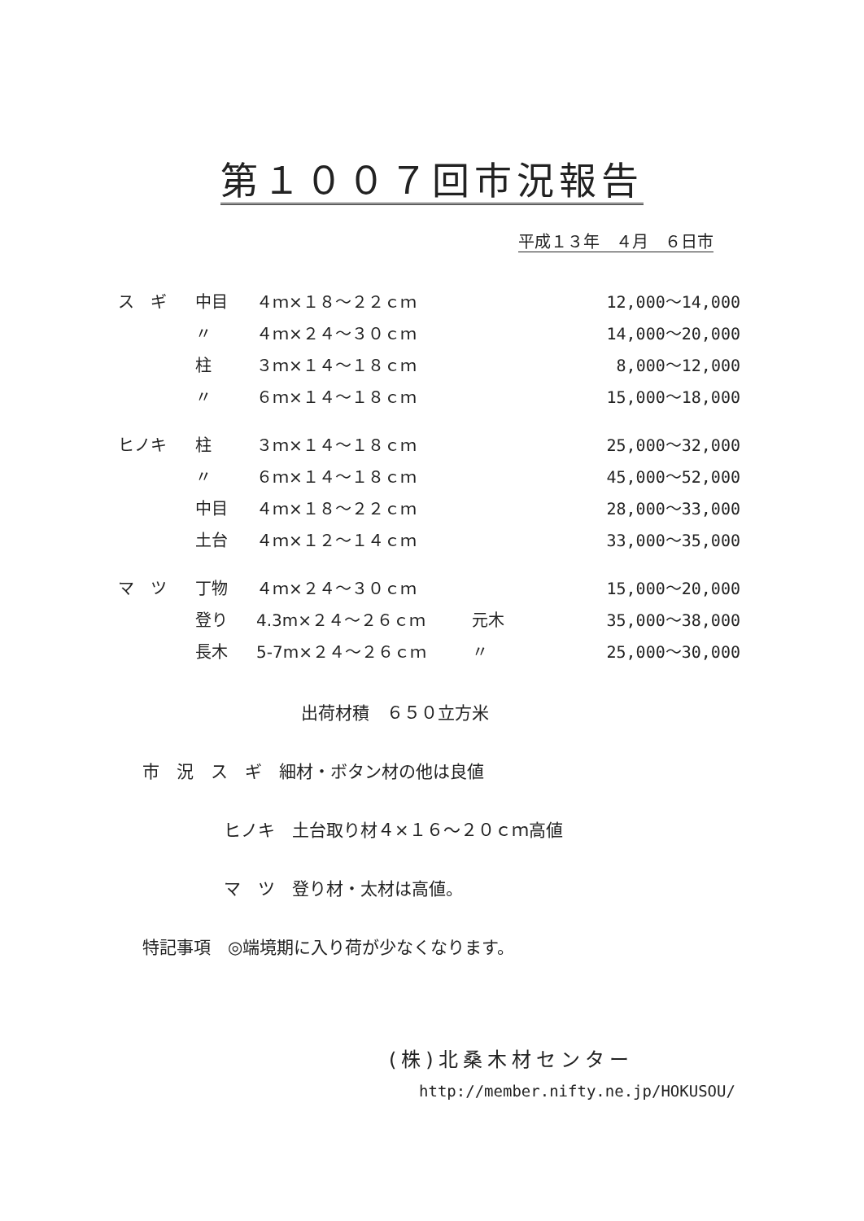第１００７回市況報告
平成１３年　４月　６日市
| ス ギ | 中目 | ４ｍ×１８～２２ｃｍ | | 12,000～14,000 |
| | 〃 | ４ｍ×２４～３０ｃｍ | | 14,000～20,000 |
| | 柱 | ３ｍ×１４～１８ｃｍ | | 8,000～12,000 |
| | 〃 | ６ｍ×１４～１８ｃｍ | | 15,000～18,000 |
| ヒノキ | 柱 | ３ｍ×１４～１８ｃｍ | | 25,000～32,000 |
| | 〃 | ６ｍ×１４～１８ｃｍ | | 45,000～52,000 |
| | 中目 | ４ｍ×１８～２２ｃｍ | | 28,000～33,000 |
| | 土台 | ４ｍ×１２～１４ｃｍ | | 33,000～35,000 |
| マ ツ | 丁物 | ４ｍ×２４～３０ｃｍ | | 15,000～20,000 |
| | 登り | 4.3m×２４～２６ｃｍ | 元木 | 35,000～38,000 |
| | 長木 | 5-7m×２４～２６ｃｍ | 〃 | 25,000～30,000 |
出荷材積　６５０立方米
市　況　ス　ギ　細材・ボタン材の他は良値
ヒノキ　土台取り材４×１６～２０ｃｍ高値
マ　ツ　登り材・太材は高値。
特記事項　◎端境期に入り荷が少なくなります。
(株)北桑木材センター
http://member.nifty.ne.jp/HOKUSOU/